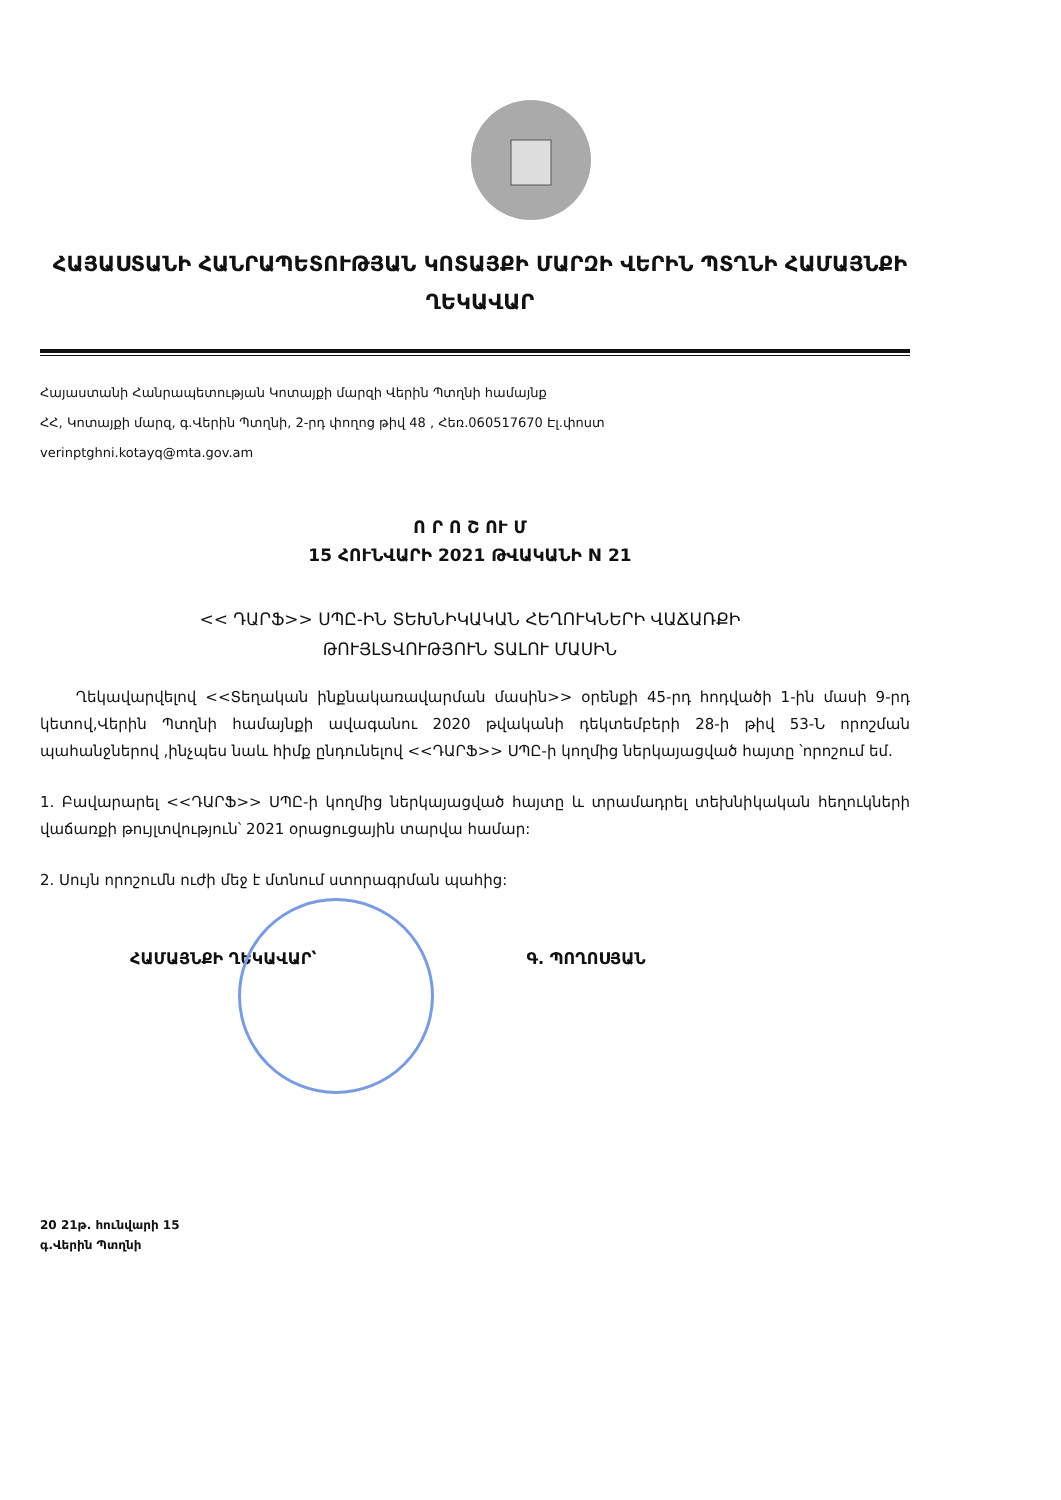ՀԱՅԱՍՏԱՆԻ ՀԱՆՐԱՊԵՏՈՒԹՅԱՆ ԿՈՏԱՅՔԻ ՄԱՐԶԻ ՎԵՐԻՆ ՊՏՂՆԻ ՀԱՄԱՅՆՔԻ ՂԵԿԱՎԱՐ
Հայաստանի Հանրապետության Կոտայքի մարզի Վերին Պտղնի համայնք
ՀՀ, Կոտայքի մարզ, գ.Վերին Պտղնի, 2-րդ փողոց թիվ 48 , Հեռ.060517670 Էլ.փոստ
verinptghni.kotayq@mta.gov.am
Ո Ր Ո Շ ՈՒ Մ
15 ՀՈՒՆՎԱՐԻ 2021 ԹՎԱԿԱՆԻ N 21
<< ԴԱՐՖ>> ՍՊԸ-ԻՆ ՏԵԽՆԻԿԱԿԱՆ ՀԵՂՈՒԿՆԵՐԻ ՎԱՃԱՌՔԻ
ԹՈՒՅԼՏՎՈՒԹՅՈՒՆ ՏԱԼՈՒ ՄԱՍԻՆ
Ղեկավարվելով <<Տեղական ինքնակառավարման մասին>> օրենքի 45-րդ հոդվածի 1-ին մասի 9-րդ կետով,Վերին Պտղնի համայնքի ավագանու 2020 թվականի դեկտեմբերի 28-ի թիվ 53-Ն որոշման պահանջներով ,ինչպես նաև հիմք ընդունելով <<ԴԱՐՖ>> ՍՊԸ-ի կողմից ներկայացված հայտը ՝որոշում եմ.
1. Բավարարել <<ԴԱՐՖ>> ՍՊԸ-ի կողմից ներկայացված հայտը և տրամադրել տեխնիկական հեղուկների վաճառքի թույլտվություն՝ 2021 օրացուցային տարվա համար:
2. Սույն որոշումն ուժի մեջ է մտնում ստորագրման պահից:
ՀԱՄԱՅՆՔԻ ՂԵԿԱՎԱՐ՝ Գ. ՊՈՂՈՍՅԱՆ
20 21թ. հունվարի 15
գ.Վերին Պտղնի